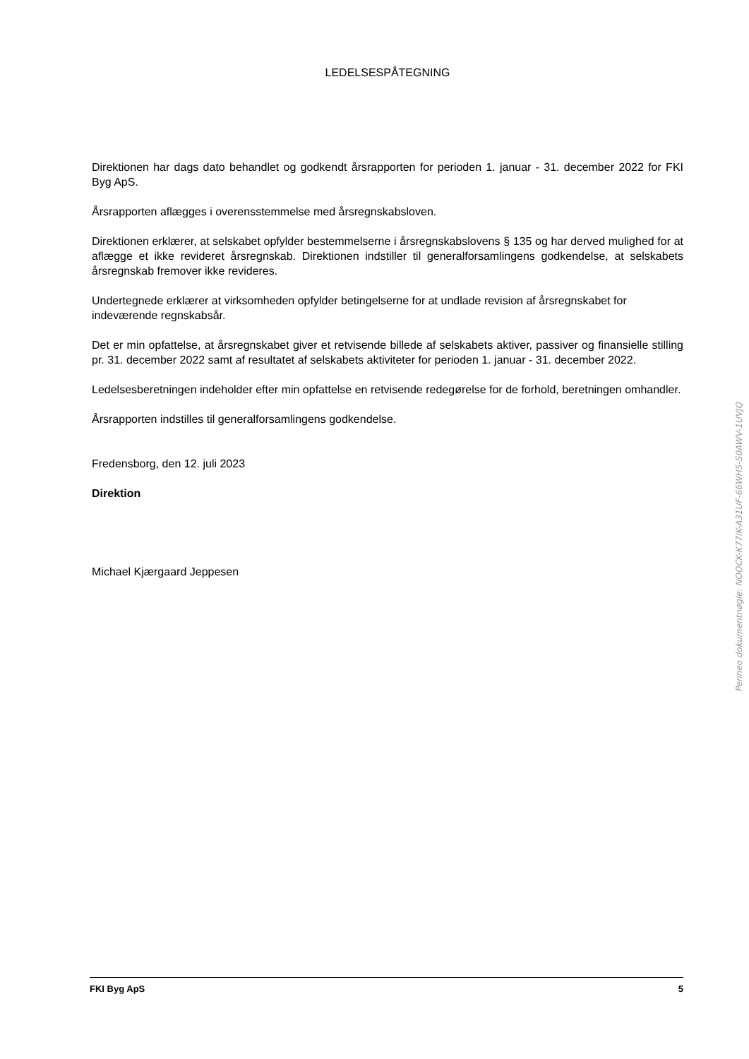LEDELSESPÅTEGNING
Direktionen har dags dato behandlet og godkendt årsrapporten for perioden 1. januar - 31. december 2022 for FKI Byg ApS.
Årsrapporten aflægges i overensstemmelse med årsregnskabsloven.
Direktionen erklærer, at selskabet opfylder bestemmelserne i årsregnskabslovens § 135 og har derved mulighed for at aflægge et ikke revideret årsregnskab. Direktionen indstiller til generalforsamlingens godkendelse, at selskabets årsregnskab fremover ikke revideres.
Undertegnede erklærer at virksomheden opfylder betingelserne for at undlade revision af årsregnskabet for indeværende regnskabsår.
Det er min opfattelse, at årsregnskabet giver et retvisende billede af selskabets aktiver, passiver og finansielle stilling pr. 31. december 2022 samt af resultatet af selskabets aktiviteter for perioden 1. januar - 31. december 2022.
Ledelsesberetningen indeholder efter min opfattelse en retvisende redegørelse for de forhold, beretningen omhandler.
Årsrapporten indstilles til generalforsamlingens godkendelse.
Fredensborg, den 12. juli 2023
Direktion
Michael Kjærgaard Jeppesen
Penneo dokumentnøgle: NOOCK-K77IK-A31UF-66WH5-S0AWV-1UVJQ
FKI Byg ApS 5